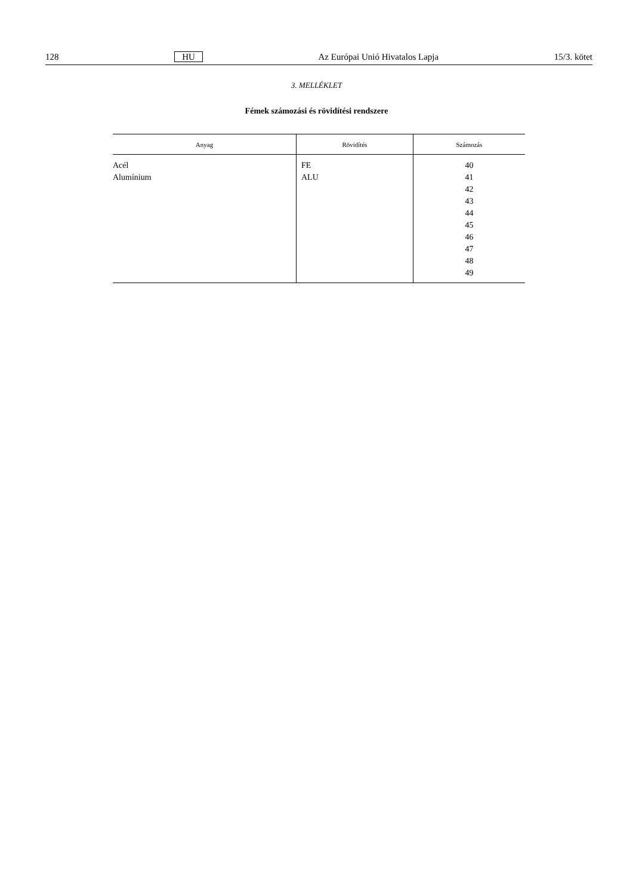128 HU Az Európai Unió Hivatalos Lapja 15/3. kötet
3. MELLÉKLET
Fémek számozási és rövidítési rendszere
| Anyag | Rövidítés | Számozás |
| --- | --- | --- |
| Acél Alumínium | FE ALU | 40 41 42 43 44 45 46 47 48 49 |